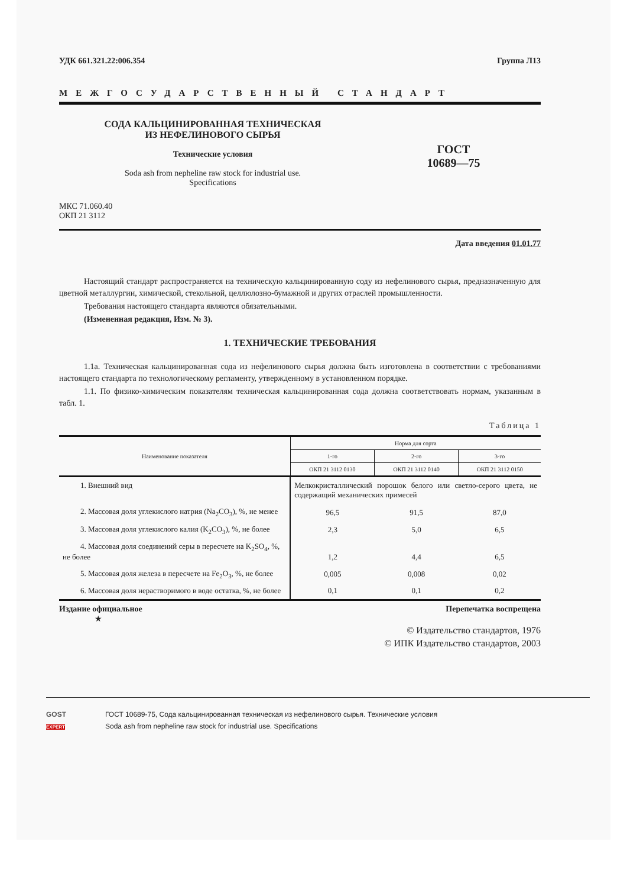УДК 661.321.22:006.354 Группа Л13
МЕЖГОСУДАРСТВЕННЫЙ СТАНДАРТ
СОДА КАЛЬЦИНИРОВАННАЯ ТЕХНИЧЕСКАЯ
ИЗ НЕФЕЛИНОВОГО СЫРЬЯ
Технические условия
Soda ash from nepheline raw stock for industrial use.
Specifications
ГОСТ
10689—75
МКС 71.060.40
ОКП 21 3112
Дата введения 01.01.77
Настоящий стандарт распространяется на техническую кальцинированную соду из нефелинового сырья, предназначенную для цветной металлургии, химической, стекольной, целлюлозно-бумажной и других отраслей промышленности.
Требования настоящего стандарта являются обязательными.
(Измененная редакция, Изм. № 3).
1. ТЕХНИЧЕСКИЕ ТРЕБОВАНИЯ
1.1а. Техническая кальцинированная сода из нефелинового сырья должна быть изготовлена в соответствии с требованиями настоящего стандарта по технологическому регламенту, утвержденному в установленном порядке.
1.1. По физико-химическим показателям техническая кальцинированная сода должна соответствовать нормам, указанным в табл. 1.
Таблица 1
| Наименование показателя | Норма для сорта | | |
| --- | --- | --- | --- |
| | 1-го | 2-го | 3-го |
| | ОКП 21 3112 0130 | ОКП 21 3112 0140 | ОКП 21 3112 0150 |
| 1. Внешний вид | Мелкокристаллический порошок белого или светло-серого цвета, не содержащий механических примесей | | |
| 2. Массовая доля углекислого натрия (Na<sub>2</sub>CO<sub>3</sub>), %, не менее | 96,5 | 91,5 | 87,0 |
| 3. Массовая доля углекислого калия (K<sub>2</sub>CO<sub>3</sub>), %, не более | 2,3 | 5,0 | 6,5 |
| 4. Массовая доля соединений серы в пересчете на K<sub>2</sub>SO<sub>4</sub>, %, не более | 1,2 | 4,4 | 6,5 |
| 5. Массовая доля железа в пересчете на Fe<sub>2</sub>O<sub>3</sub>, %, не более | 0,005 | 0,008 | 0,02 |
| 6. Массовая доля нерастворимого в воде остатка, %, не более | 0,1 | 0,1 | 0,2 |
Издание официальное Перепечатка воспрещена
★
© Издательство стандартов, 1976
© ИПК Издательство стандартов, 2003
GOST
EXPERT
ГОСТ 10689-75, Сода кальцинированная техническая из нефелинового сырья. Технические условия
Soda ash from nepheline raw stock for industrial use. Specifications